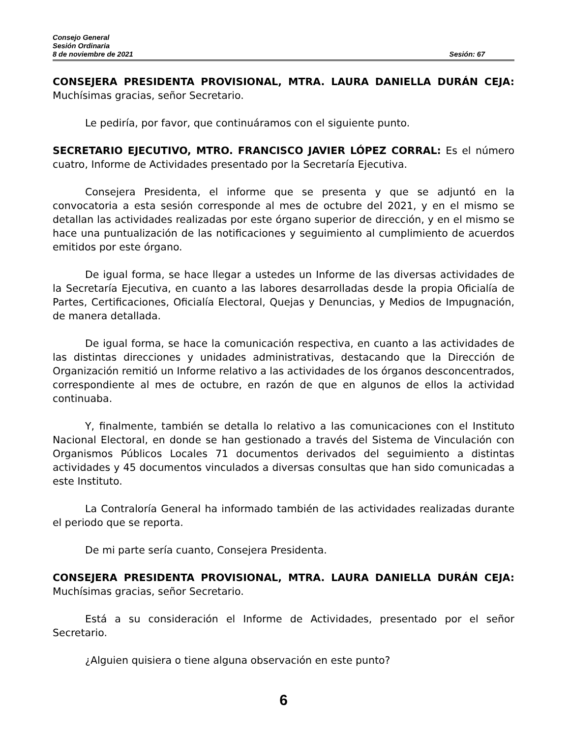Consejo General
Sesión Ordinaria
8 de noviembre de 2021 Sesión: 67
CONSEJERA PRESIDENTA PROVISIONAL, MTRA. LAURA DANIELLA DURÁN CEJA: Muchísimas gracias, señor Secretario.
Le pediría, por favor, que continuáramos con el siguiente punto.
SECRETARIO EJECUTIVO, MTRO. FRANCISCO JAVIER LÓPEZ CORRAL: Es el número cuatro, Informe de Actividades presentado por la Secretaría Ejecutiva.
Consejera Presidenta, el informe que se presenta y que se adjuntó en la convocatoria a esta sesión corresponde al mes de octubre del 2021, y en el mismo se detallan las actividades realizadas por este órgano superior de dirección, y en el mismo se hace una puntualización de las notificaciones y seguimiento al cumplimiento de acuerdos emitidos por este órgano.
De igual forma, se hace llegar a ustedes un Informe de las diversas actividades de la Secretaría Ejecutiva, en cuanto a las labores desarrolladas desde la propia Oficialía de Partes, Certificaciones, Oficialía Electoral, Quejas y Denuncias, y Medios de Impugnación, de manera detallada.
De igual forma, se hace la comunicación respectiva, en cuanto a las actividades de las distintas direcciones y unidades administrativas, destacando que la Dirección de Organización remitió un Informe relativo a las actividades de los órganos desconcentrados, correspondiente al mes de octubre, en razón de que en algunos de ellos la actividad continuaba.
Y, finalmente, también se detalla lo relativo a las comunicaciones con el Instituto Nacional Electoral, en donde se han gestionado a través del Sistema de Vinculación con Organismos Públicos Locales 71 documentos derivados del seguimiento a distintas actividades y 45 documentos vinculados a diversas consultas que han sido comunicadas a este Instituto.
La Contraloría General ha informado también de las actividades realizadas durante el periodo que se reporta.
De mi parte sería cuanto, Consejera Presidenta.
CONSEJERA PRESIDENTA PROVISIONAL, MTRA. LAURA DANIELLA DURÁN CEJA: Muchísimas gracias, señor Secretario.
Está a su consideración el Informe de Actividades, presentado por el señor Secretario.
¿Alguien quisiera o tiene alguna observación en este punto?
6